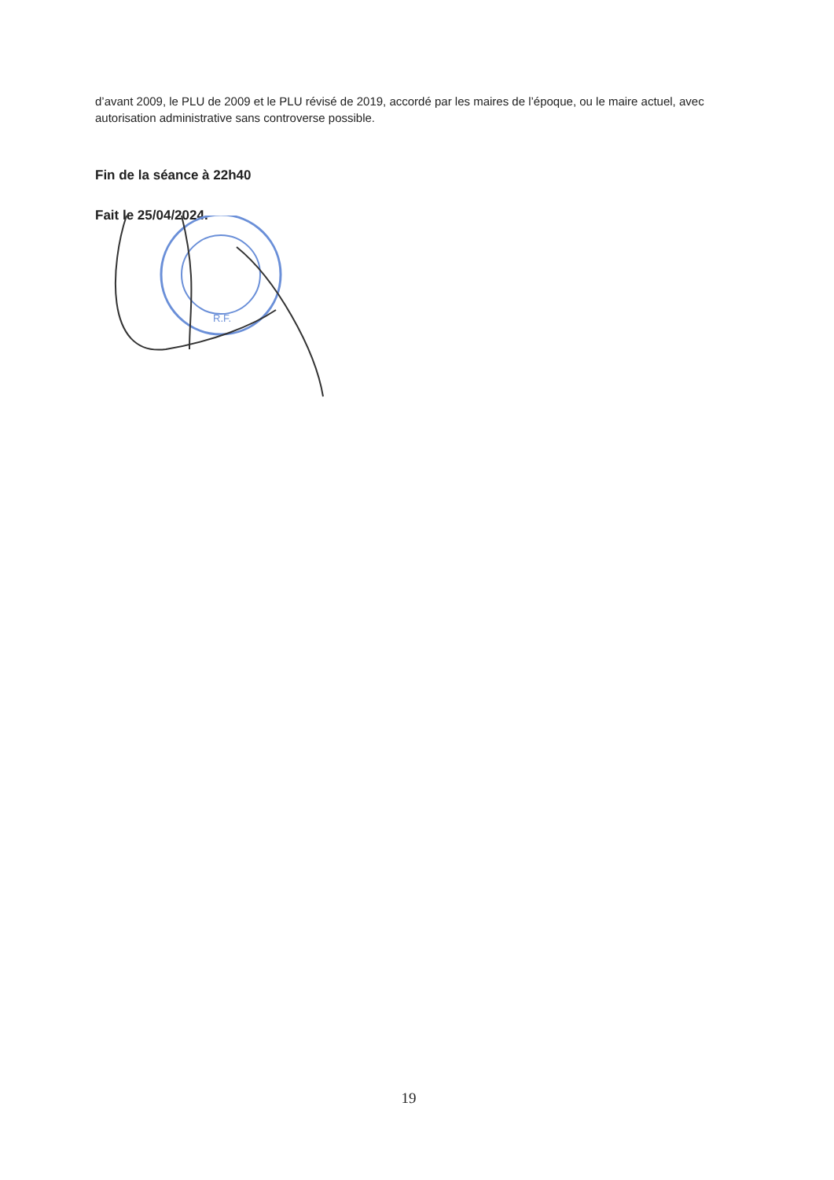d’avant 2009, le PLU de 2009 et le PLU révisé de 2019, accordé par les maires de l’époque, ou le maire actuel, avec autorisation administrative sans controverse possible.
Fin de la séance à 22h40
Fait le 25/04/2024.
R.F.
19